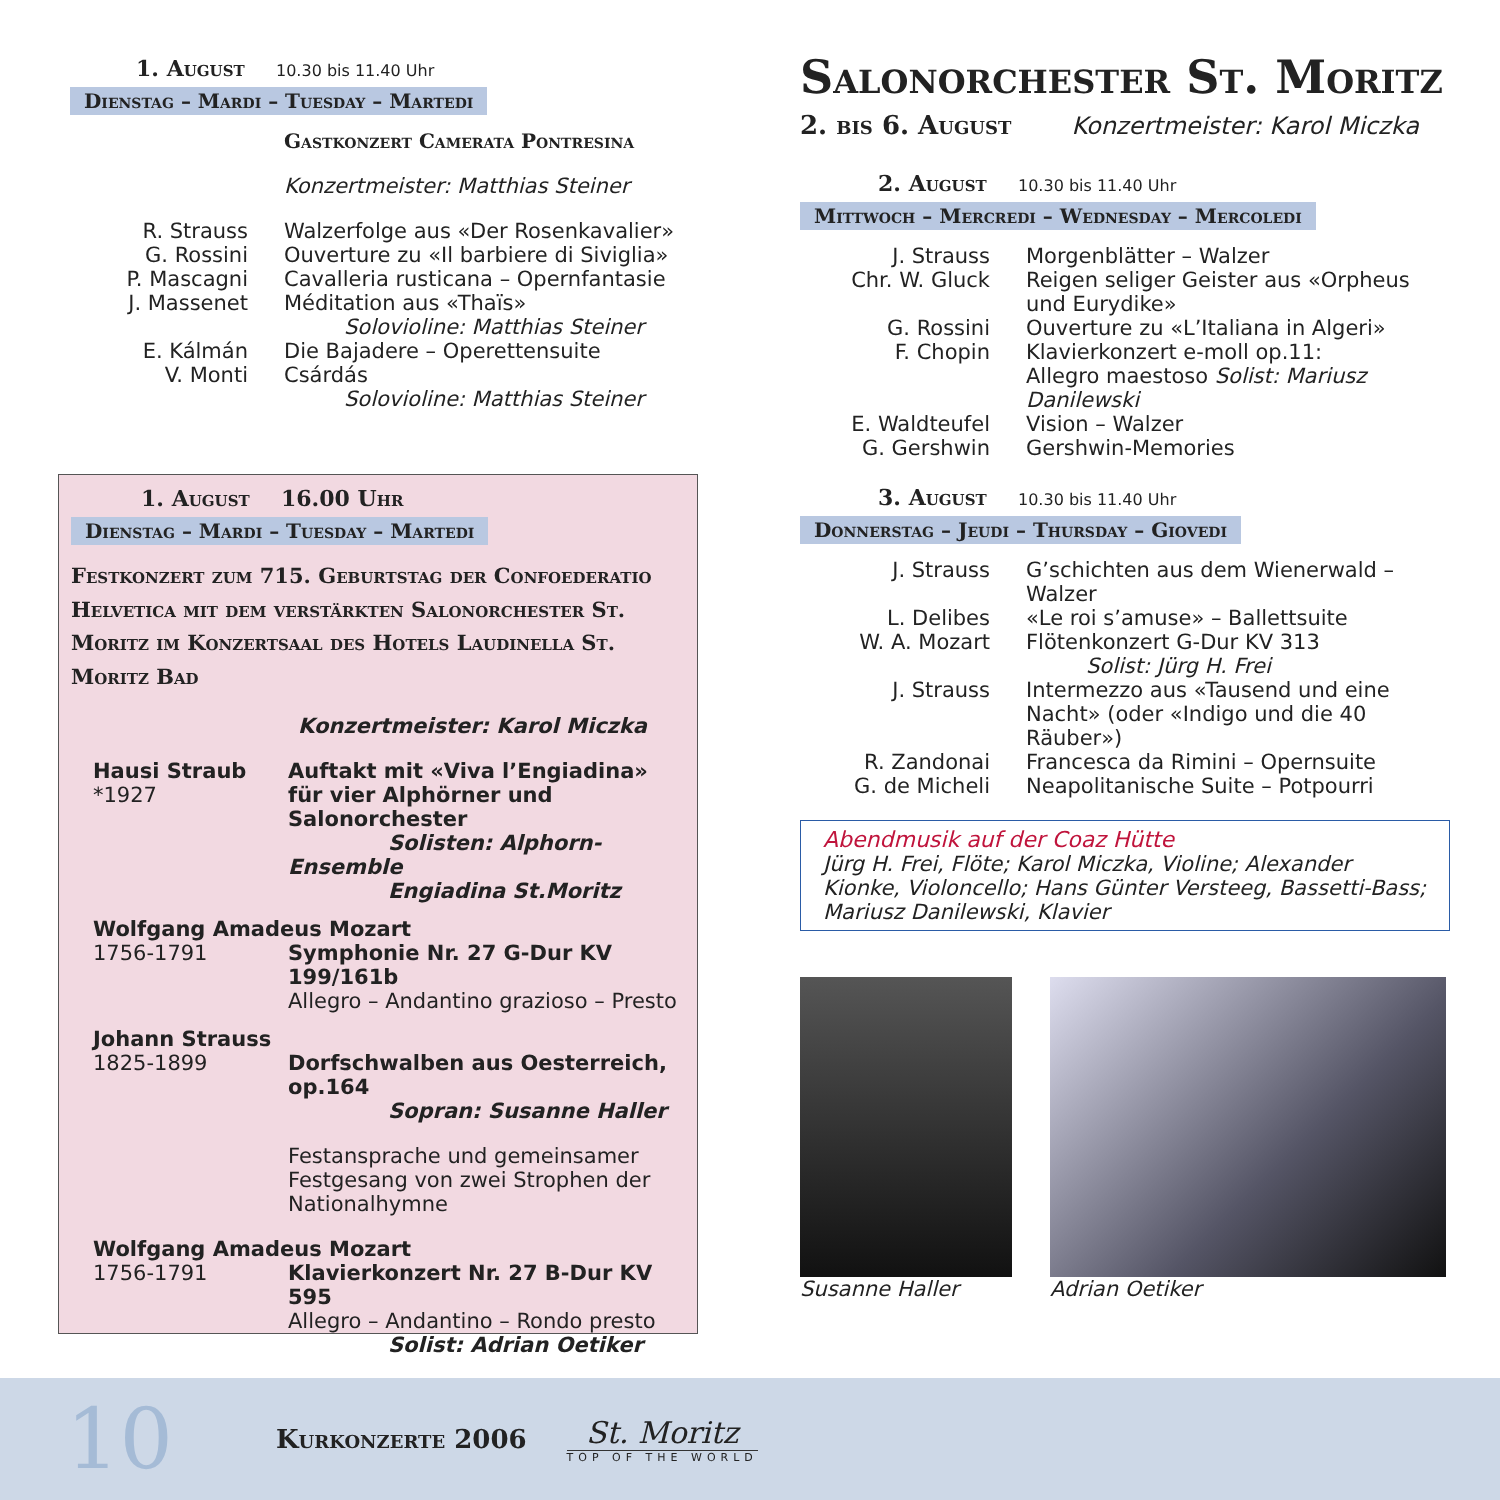1. August 10.30 bis 11.40 Uhr
Dienstag – Mardi – Tuesday – Martedi
Gastkonzert Camerata Pontresina
Konzertmeister: Matthias Steiner
R. Strauss Walzerfolge aus «Der Rosenkavalier»
G. Rossini Ouverture zu «Il barbiere di Siviglia»
P. Mascagni Cavalleria rusticana – Opernfantasie
J. Massenet Méditation aus «Thaïs»
Solovioline: Matthias Steiner
E. Kálmán Die Bajadere – Operettensuite
V. Monti Csárdás
Solovioline: Matthias Steiner
1. August 16.00 Uhr
Dienstag – Mardi – Tuesday – Martedi
Festkonzert zum 715. Geburtstag der Confoederatio Helvetica mit dem verstärkten Salonorchester St. Moritz im Konzertsaal des Hotels Laudinella St. Moritz Bad
Konzertmeister: Karol Miczka
Hausi Straub
*1927
Auftakt mit «Viva l’Engiadina» für vier Alphörner und Salonorchester
Solisten: Alphorn-Ensemble
Engiadina St.Moritz
Wolfgang Amadeus Mozart
1756-1791 Symphonie Nr. 27 G-Dur KV 199/161b
Allegro – Andantino grazioso – Presto
Johann Strauss
1825-1899 Dorfschwalben aus Oesterreich, op.164
Sopran: Susanne Haller
Festansprache und gemeinsamer Festgesang von zwei Strophen der Nationalhymne
Wolfgang Amadeus Mozart
1756-1791 Klavierkonzert Nr. 27 B-Dur KV 595
Allegro – Andantino – Rondo presto
Solist: Adrian Oetiker
Salonorchester St. Moritz
2. bis 6. August Konzertmeister: Karol Miczka
2. August 10.30 bis 11.40 Uhr
Mittwoch – Mercredi – Wednesday – Mercoledi
J. Strauss Morgenblätter – Walzer
Chr. W. Gluck Reigen seliger Geister aus «Orpheus und Eurydike»
G. Rossini Ouverture zu «L’Italiana in Algeri»
F. Chopin Klavierkonzert e-moll op.11:
Allegro maestoso Solist: Mariusz Danilewski
E. Waldteufel Vision – Walzer
G. Gershwin Gershwin-Memories
3. August 10.30 bis 11.40 Uhr
Donnerstag – Jeudi – Thursday – Giovedi
J. Strauss G’schichten aus dem Wienerwald – Walzer
L. Delibes «Le roi s’amuse» – Ballettsuite
W. A. Mozart Flötenkonzert G-Dur KV 313
Solist: Jürg H. Frei
J. Strauss Intermezzo aus «Tausend und eine Nacht» (oder «Indigo und die 40 Räuber»)
R. Zandonai Francesca da Rimini – Opernsuite
G. de Micheli Neapolitanische Suite – Potpourri
Abendmusik auf der Coaz Hütte
Jürg H. Frei, Flöte; Karol Miczka, Violine; Alexander Kionke, Violoncello; Hans Günter Versteeg, Bassetti-Bass; Mariusz Danilewski, Klavier
Susanne Haller Adrian Oetiker
10 Kurkonzerte 2006
St. Moritz
TOP OF THE WORLD